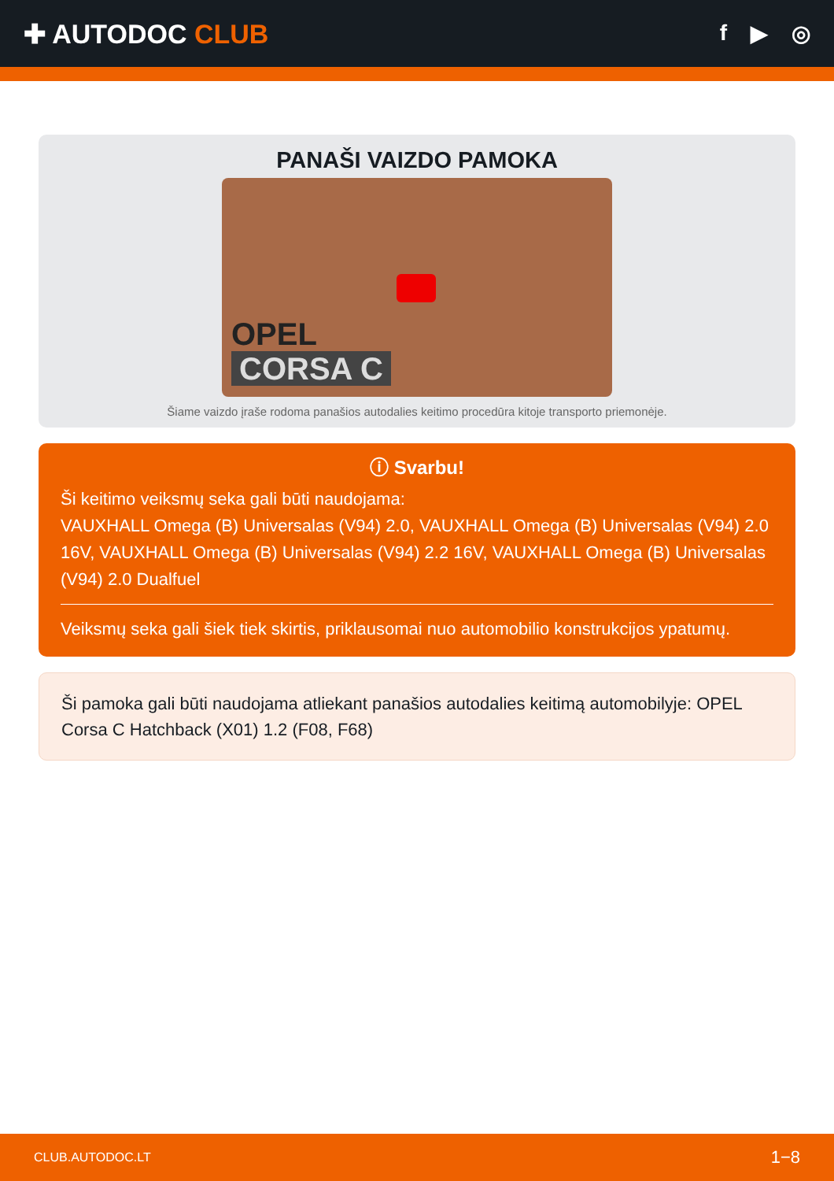✚ AUTODOC CLUB
f ▶ ◎
PANAŠI VAIZDO PAMOKA
OPEL
CORSA C
Šiame vaizdo įraše rodoma panašios autodalies keitimo procedūra kitoje transporto priemonėje.
ⓘ Svarbu!
Ši keitimo veiksmų seka gali būti naudojama:
VAUXHALL Omega (B) Universalas (V94) 2.0, VAUXHALL Omega (B) Universalas (V94) 2.0 16V, VAUXHALL Omega (B) Universalas (V94) 2.2 16V, VAUXHALL Omega (B) Universalas (V94) 2.0 Dualfuel
Veiksmų seka gali šiek tiek skirtis, priklausomai nuo automobilio konstrukcijos ypatumų.
Ši pamoka gali būti naudojama atliekant panašios autodalies keitimą automobilyje: OPEL Corsa C Hatchback (X01) 1.2 (F08, F68)
CLUB.AUTODOC.LT 1−8